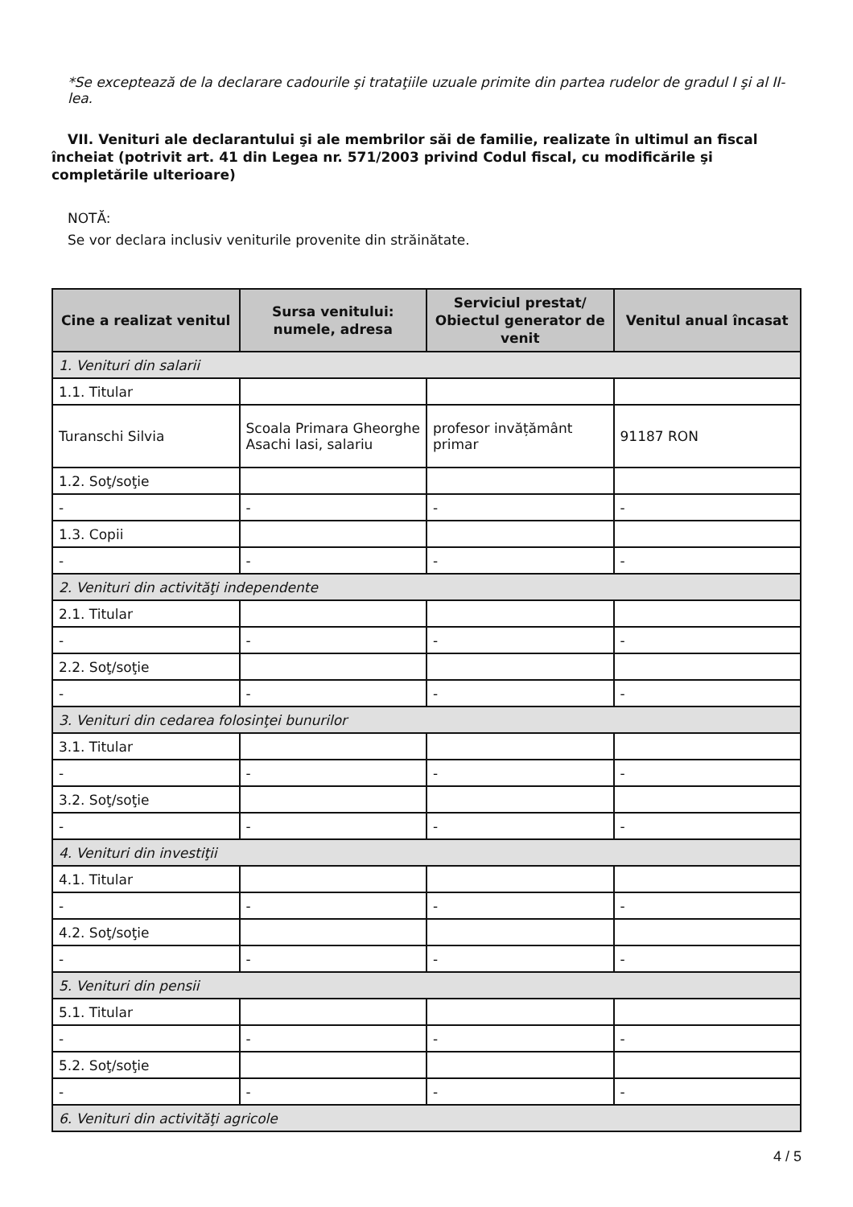*Se exceptează de la declarare cadourile şi trataţiile uzuale primite din partea rudelor de gradul I şi al II-lea.
VII. Venituri ale declarantului şi ale membrilor săi de familie, realizate în ultimul an fiscal încheiat (potrivit art. 41 din Legea nr. 571/2003 privind Codul fiscal, cu modificările şi completările ulterioare)
NOTĂ:
Se vor declara inclusiv veniturile provenite din străinătate.
| Cine a realizat venitul | Sursa venitului: numele, adresa | Serviciul prestat/ Obiectul generator de venit | Venitul anual încasat |
| --- | --- | --- | --- |
| 1. Venituri din salarii | | | |
| 1.1. Titular | | | |
| Turanschi Silvia | Scoala Primara Gheorghe Asachi Iasi, salariu | profesor invățământ primar | 91187 RON |
| 1.2. Soţ/soţie | | | |
| - | - | - | - |
| 1.3. Copii | | | |
| - | - | - | - |
| 2. Venituri din activităţi independente | | | |
| 2.1. Titular | | | |
| - | - | - | - |
| 2.2. Soţ/soţie | | | |
| - | - | - | - |
| 3. Venituri din cedarea folosinţei bunurilor | | | |
| 3.1. Titular | | | |
| - | - | - | - |
| 3.2. Soţ/soţie | | | |
| - | - | - | - |
| 4. Venituri din investiţii | | | |
| 4.1. Titular | | | |
| - | - | - | - |
| 4.2. Soţ/soţie | | | |
| - | - | - | - |
| 5. Venituri din pensii | | | |
| 5.1. Titular | | | |
| - | - | - | - |
| 5.2. Soţ/soţie | | | |
| - | - | - | - |
| 6. Venituri din activităţi agricole | | | |
4 / 5